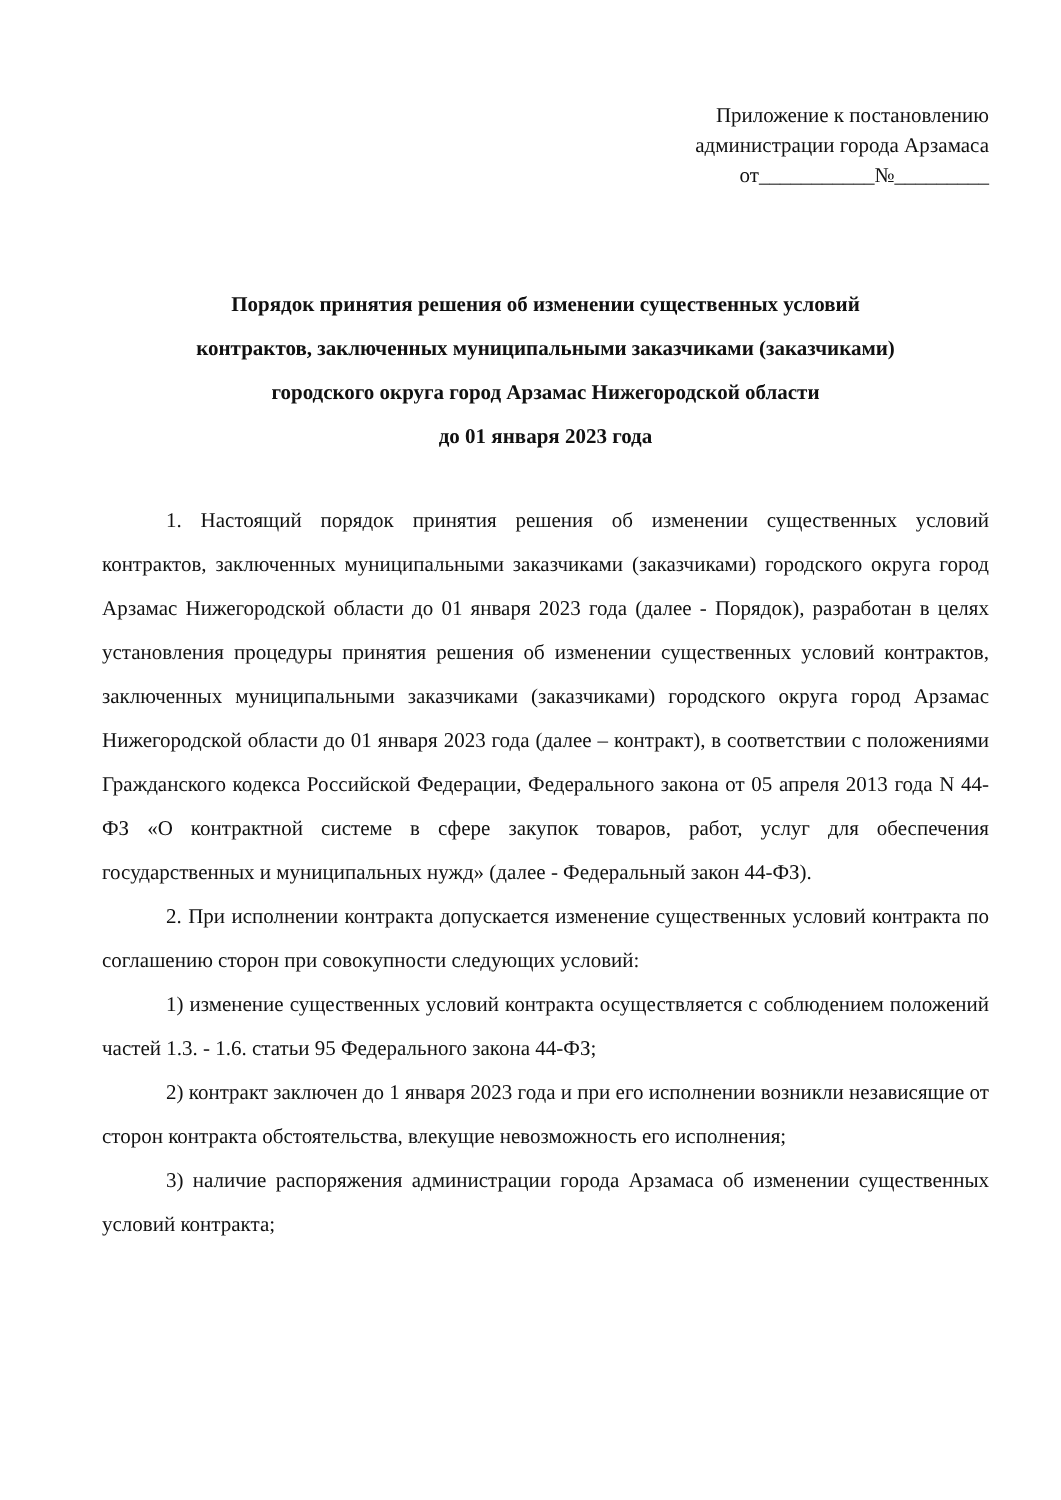Приложение к постановлению
администрации города Арзамаса
от___________№_________
Порядок принятия решения об изменении существенных условий
контрактов, заключенных муниципальными заказчиками (заказчиками)
городского округа город Арзамас Нижегородской области
до 01 января 2023 года
1. Настоящий порядок принятия решения об изменении существенных условий контрактов, заключенных муниципальными заказчиками (заказчиками) городского округа город Арзамас Нижегородской области до 01 января 2023 года (далее - Порядок), разработан в целях установления процедуры принятия решения об изменении существенных условий контрактов, заключенных муниципальными заказчиками (заказчиками) городского округа город Арзамас Нижегородской области до 01 января 2023 года (далее – контракт), в соответствии с положениями Гражданского кодекса Российской Федерации, Федерального закона от 05 апреля 2013 года N 44-ФЗ «О контрактной системе в сфере закупок товаров, работ, услуг для обеспечения государственных и муниципальных нужд» (далее - Федеральный закон 44-ФЗ).
2. При исполнении контракта допускается изменение существенных условий контракта по соглашению сторон при совокупности следующих условий:
1) изменение существенных условий контракта осуществляется с соблюдением положений частей 1.3. - 1.6. статьи 95 Федерального закона 44-ФЗ;
2) контракт заключен до 1 января 2023 года и при его исполнении возникли независящие от сторон контракта обстоятельства, влекущие невозможность его исполнения;
3) наличие распоряжения администрации города Арзамаса об изменении существенных условий контракта;